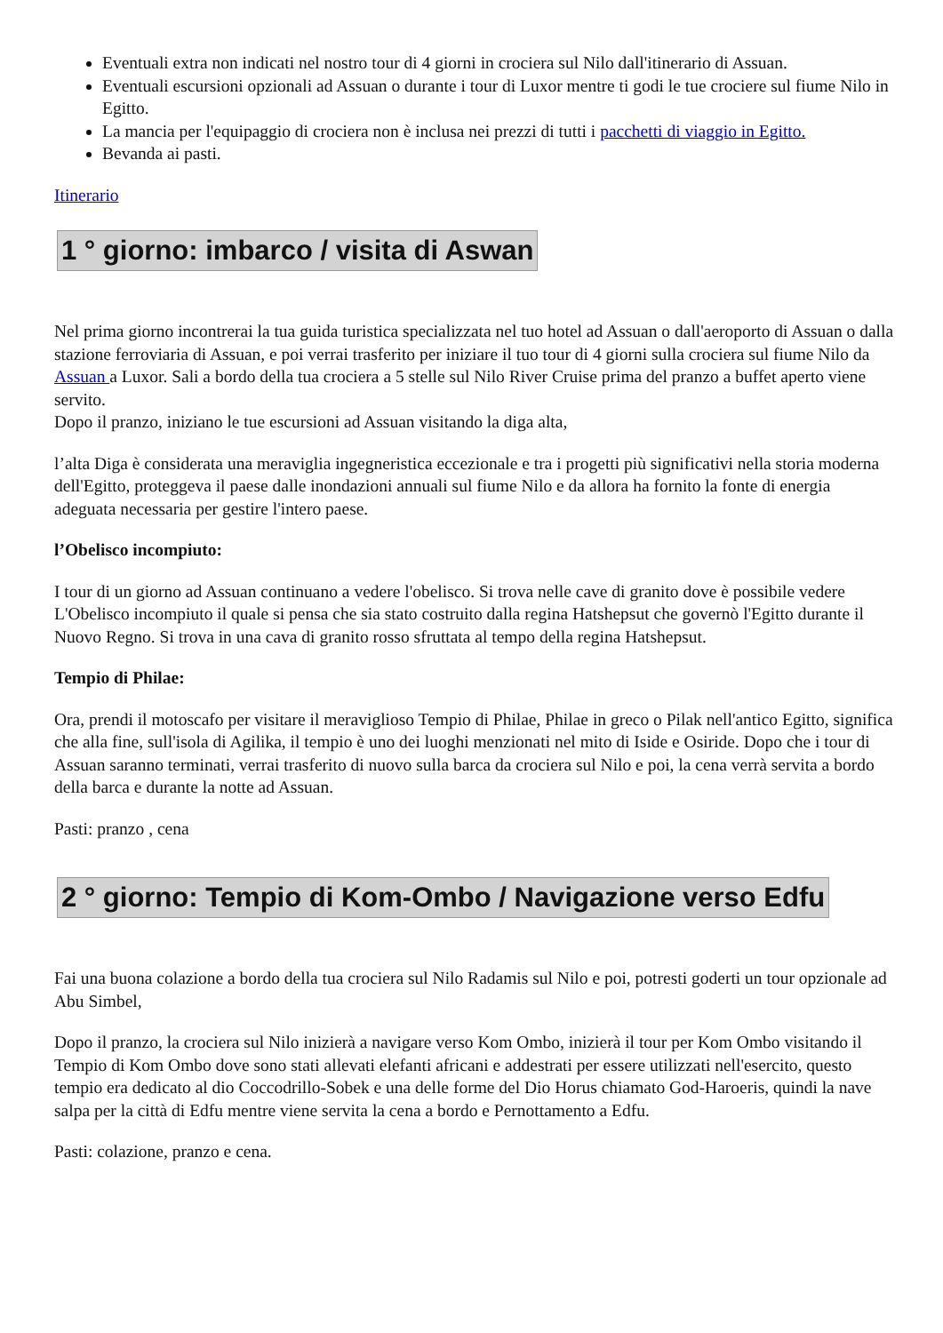Eventuali extra non indicati nel nostro tour di 4 giorni in crociera sul Nilo dall'itinerario di Assuan.
Eventuali escursioni opzionali ad Assuan o durante i tour di Luxor mentre ti godi le tue crociere sul fiume Nilo in Egitto.
La mancia per l'equipaggio di crociera non è inclusa nei prezzi di tutti i pacchetti di viaggio in Egitto.
Bevanda ai pasti.
Itinerario
1 ° giorno: imbarco / visita di Aswan
Nel prima giorno incontrerai la tua guida turistica specializzata nel tuo hotel ad Assuan o dall'aeroporto di Assuan o dalla stazione ferroviaria di Assuan, e poi verrai trasferito per iniziare il tuo tour di 4 giorni sulla crociera sul fiume Nilo da Assuan a Luxor. Sali a bordo della tua crociera a 5 stelle sul Nilo River Cruise prima del pranzo a buffet aperto viene servito.
Dopo il pranzo, iniziano le tue escursioni ad Assuan visitando la diga alta,
l’alta Diga è considerata una meraviglia ingegneristica eccezionale e tra i progetti più significativi nella storia moderna dell'Egitto, proteggeva il paese dalle inondazioni annuali sul fiume Nilo e da allora ha fornito la fonte di energia adeguata necessaria per gestire l'intero paese.
l’Obelisco incompiuto:
I tour di un giorno ad Assuan continuano a vedere l'obelisco. Si trova nelle cave di granito dove è possibile vedere L'Obelisco incompiuto il quale si pensa che sia stato costruito dalla regina Hatshepsut che governò l'Egitto durante il Nuovo Regno. Si trova in una cava di granito rosso sfruttata al tempo della regina Hatshepsut.
Tempio di Philae:
Ora, prendi il motoscafo per visitare il meraviglioso Tempio di Philae, Philae in greco o Pilak nell'antico Egitto, significa che alla fine, sull'isola di Agilika, il tempio è uno dei luoghi menzionati nel mito di Iside e Osiride. Dopo che i tour di Assuan saranno terminati, verrai trasferito di nuovo sulla barca da crociera sul Nilo e poi, la cena verrà servita a bordo della barca e durante la notte ad Assuan.
Pasti: pranzo , cena
2 ° giorno: Tempio di Kom-Ombo / Navigazione verso Edfu
Fai una buona colazione a bordo della tua crociera sul Nilo Radamis sul Nilo e poi, potresti goderti un tour opzionale ad Abu Simbel,
Dopo il pranzo, la crociera sul Nilo inizierà a navigare verso Kom Ombo, inizierà il tour per Kom Ombo visitando il Tempio di Kom Ombo dove sono stati allevati elefanti africani e addestrati per essere utilizzati nell'esercito, questo tempio era dedicato al dio Coccodrillo-Sobek e una delle forme del Dio Horus chiamato God-Haroeris, quindi la nave salpa per la città di Edfu mentre viene servita la cena a bordo e Pernottamento a Edfu.
Pasti: colazione, pranzo e cena.